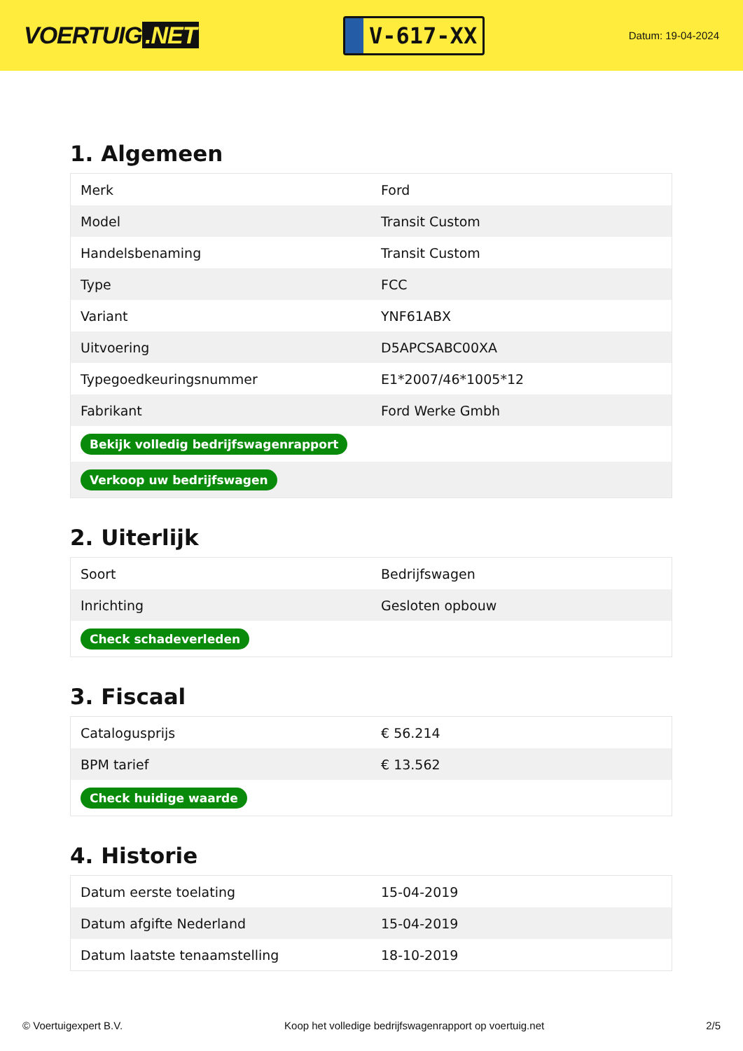VOERTUIG.NET
V-617-XX
Datum: 19-04-2024
1. Algemeen
| Merk | Ford |
| Model | Transit Custom |
| Handelsbenaming | Transit Custom |
| Type | FCC |
| Variant | YNF61ABX |
| Uitvoering | D5APCSABC00XA |
| Typegoedkeuringsnummer | E1*2007/46*1005*12 |
| Fabrikant | Ford Werke Gmbh |
| Bekijk volledig bedrijfswagenrapport | |
| Verkoop uw bedrijfswagen | |
2. Uiterlijk
| Soort | Bedrijfswagen |
| Inrichting | Gesloten opbouw |
| Check schadeverleden | |
3. Fiscaal
| Catalogusprijs | € 56.214 |
| BPM tarief | € 13.562 |
| Check huidige waarde | |
4. Historie
| Datum eerste toelating | 15-04-2019 |
| Datum afgifte Nederland | 15-04-2019 |
| Datum laatste tenaamstelling | 18-10-2019 |
© Voertuigexpert B.V. Koop het volledige bedrijfswagenrapport op voertuig.net 2/5